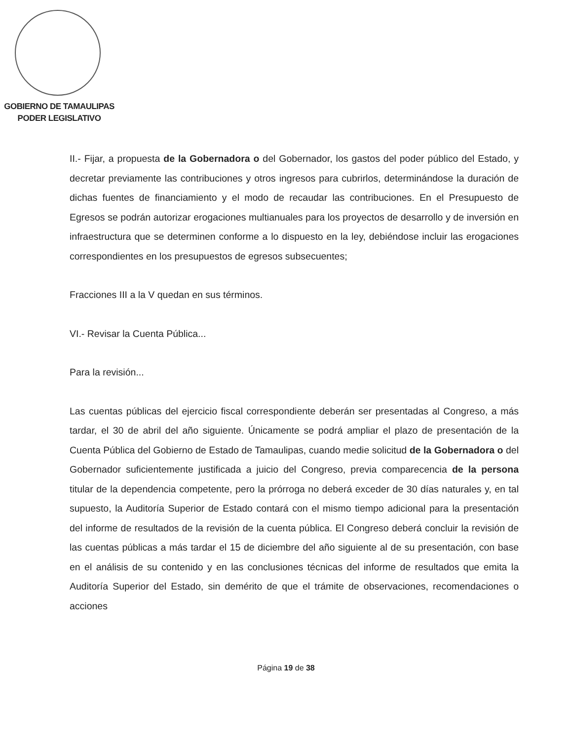GOBIERNO DE TAMAULIPAS
PODER LEGISLATIVO
II.- Fijar, a propuesta de la Gobernadora o del Gobernador, los gastos del poder público del Estado, y decretar previamente las contribuciones y otros ingresos para cubrirlos, determinándose la duración de dichas fuentes de financiamiento y el modo de recaudar las contribuciones. En el Presupuesto de Egresos se podrán autorizar erogaciones multianuales para los proyectos de desarrollo y de inversión en infraestructura que se determinen conforme a lo dispuesto en la ley, debiéndose incluir las erogaciones correspondientes en los presupuestos de egresos subsecuentes;
Fracciones III a la V quedan en sus términos.
VI.- Revisar la Cuenta Pública...
Para la revisión...
Las cuentas públicas del ejercicio fiscal correspondiente deberán ser presentadas al Congreso, a más tardar, el 30 de abril del año siguiente. Únicamente se podrá ampliar el plazo de presentación de la Cuenta Pública del Gobierno de Estado de Tamaulipas, cuando medie solicitud de la Gobernadora o del Gobernador suficientemente justificada a juicio del Congreso, previa comparecencia de la persona titular de la dependencia competente, pero la prórroga no deberá exceder de 30 días naturales y, en tal supuesto, la Auditoría Superior de Estado contará con el mismo tiempo adicional para la presentación del informe de resultados de la revisión de la cuenta pública. El Congreso deberá concluir la revisión de las cuentas públicas a más tardar el 15 de diciembre del año siguiente al de su presentación, con base en el análisis de su contenido y en las conclusiones técnicas del informe de resultados que emita la Auditoría Superior del Estado, sin demérito de que el trámite de observaciones, recomendaciones o acciones
Página 19 de 38